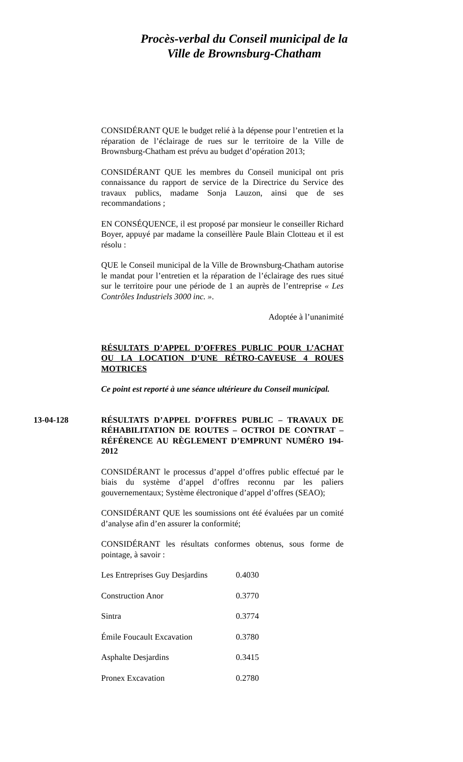Procès-verbal du Conseil municipal de la
Ville de Brownsburg-Chatham
CONSIDÉRANT QUE le budget relié à la dépense pour l’entretien et la réparation de l’éclairage de rues sur le territoire de la Ville de Brownsburg-Chatham est prévu au budget d’opération 2013;
CONSIDÉRANT QUE les membres du Conseil municipal ont pris connaissance du rapport de service de la Directrice du Service des travaux publics, madame Sonja Lauzon, ainsi que de ses recommandations ;
EN CONSÉQUENCE, il est proposé par monsieur le conseiller Richard Boyer, appuyé par madame la conseillère Paule Blain Clotteau et il est résolu :
QUE le Conseil municipal de la Ville de Brownsburg-Chatham autorise le mandat pour l’entretien et la réparation de l’éclairage des rues situé sur le territoire pour une période de 1 an auprès de l’entreprise « Les Contrôles Industriels 3000 inc. ».
Adoptée à l’unanimité
RÉSULTATS D’APPEL D’OFFRES PUBLIC POUR L’ACHAT OU LA LOCATION D’UNE RÉTRO-CAVEUSE 4 ROUES MOTRICES
Ce point est reporté à une séance ultérieure du Conseil municipal.
13-04-128 RÉSULTATS D’APPEL D’OFFRES PUBLIC – TRAVAUX DE RÉHABILITATION DE ROUTES – OCTROI DE CONTRAT – RÉFÉRENCE AU RÈGLEMENT D’EMPRUNT NUMÉRO 194-2012
CONSIDÉRANT le processus d’appel d’offres public effectué par le biais du système d’appel d’offres reconnu par les paliers gouvernementaux; Système électronique d’appel d’offres (SEAO);
CONSIDÉRANT QUE les soumissions ont été évaluées par un comité d’analyse afin d’en assurer la conformité;
CONSIDÉRANT les résultats conformes obtenus, sous forme de pointage, à savoir :
| Les Entreprises Guy Desjardins | 0.4030 |
| Construction Anor | 0.3770 |
| Sintra | 0.3774 |
| Émile Foucault Excavation | 0.3780 |
| Asphalte Desjardins | 0.3415 |
| Pronex Excavation | 0.2780 |